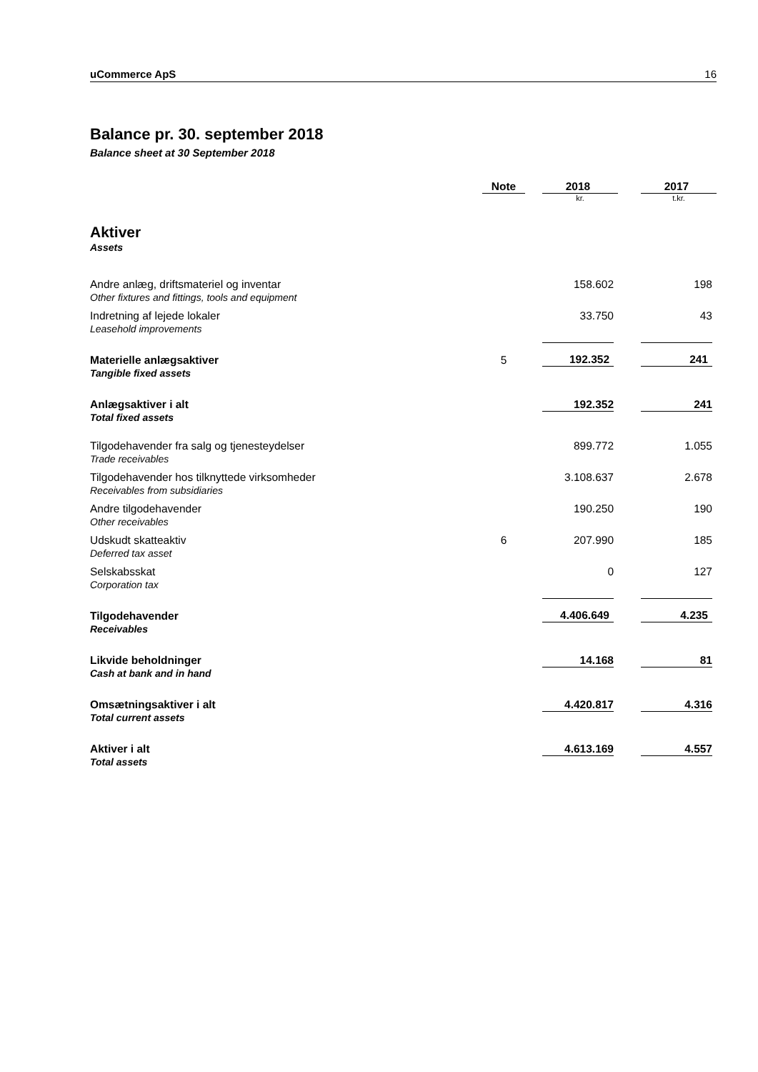uCommerce ApS 16
Balance pr. 30. september 2018
Balance sheet at 30 September 2018
| | Note | | 2018 | | 2017 |
| --- | --- | --- | --- | --- | --- |
| | | | kr. | | t.kr. |
| Aktiver Assets | | | | | |
| Andre anlæg, driftsmateriel og inventar Other fixtures and fittings, tools and equipment | | | 158.602 | | 198 |
| Indretning af lejede lokaler Leasehold improvements | | | 33.750 | | 43 |
| Materielle anlægsaktiver Tangible fixed assets | 5 | | 192.352 | | 241 |
| Anlægsaktiver i alt Total fixed assets | | | 192.352 | | 241 |
| Tilgodehavender fra salg og tjenesteydelser Trade receivables | | | 899.772 | | 1.055 |
| Tilgodehavender hos tilknyttede virksomheder Receivables from subsidiaries | | | 3.108.637 | | 2.678 |
| Andre tilgodehavender Other receivables | | | 190.250 | | 190 |
| Udskudt skatteaktiv Deferred tax asset | 6 | | 207.990 | | 185 |
| Selskabsskat Corporation tax | | | 0 | | 127 |
| Tilgodehavender Receivables | | | 4.406.649 | | 4.235 |
| Likvide beholdninger Cash at bank and in hand | | | 14.168 | | 81 |
| Omsætningsaktiver i alt Total current assets | | | 4.420.817 | | 4.316 |
| Aktiver i alt Total assets | | | 4.613.169 | | 4.557 |